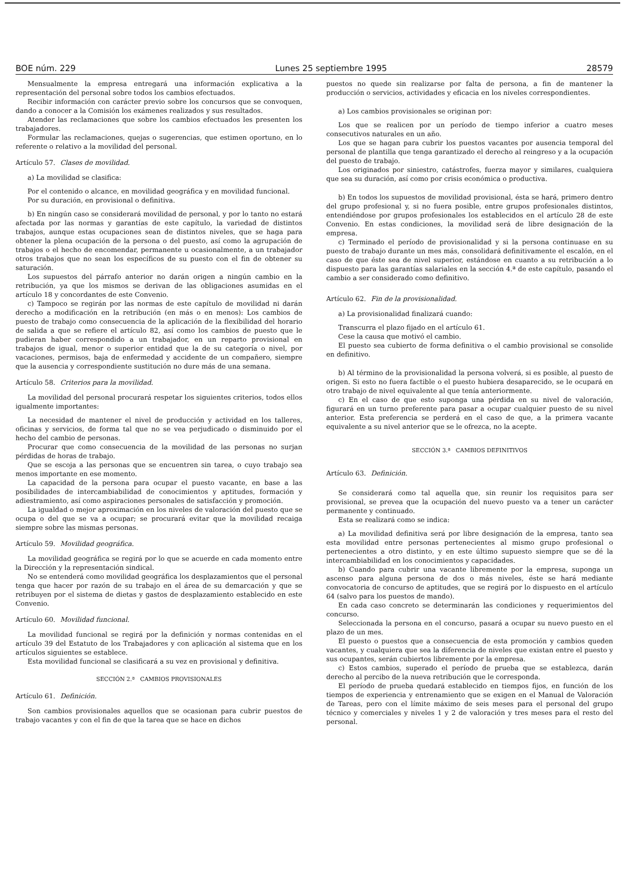BOE núm. 229 Lunes 25 septiembre 1995 28579
Mensualmente la empresa entregará una información explicativa a la representación del personal sobre todos los cambios efectuados.
Recibir información con carácter previo sobre los concursos que se convoquen, dando a conocer a la Comisión los exámenes realizados y sus resultados.
Atender las reclamaciones que sobre los cambios efectuados les presenten los trabajadores.
Formular las reclamaciones, quejas o sugerencias, que estimen oportuno, en lo referente o relativo a la movilidad del personal.
Artículo 57. Clases de movilidad.
a) La movilidad se clasifica:
Por el contenido o alcance, en movilidad geográfica y en movilidad funcional.
Por su duración, en provisional o definitiva.
b) En ningún caso se considerará movilidad de personal, y por lo tanto no estará afectada por las normas y garantías de este capítulo, la variedad de distintos trabajos, aunque estas ocupaciones sean de distintos niveles, que se haga para obtener la plena ocupación de la persona o del puesto, así como la agrupación de trabajos o el hecho de encomendar, permanente u ocasionalmente, a un trabajador otros trabajos que no sean los específicos de su puesto con el fin de obtener su saturación.
Los supuestos del párrafo anterior no darán origen a ningún cambio en la retribución, ya que los mismos se derivan de las obligaciones asumidas en el artículo 18 y concordantes de este Convenio.
c) Tampoco se regirán por las normas de este capítulo de movilidad ni darán derecho a modificación en la retribución (en más o en menos): Los cambios de puesto de trabajo como consecuencia de la aplicación de la flexibilidad del horario de salida a que se refiere el artículo 82, así como los cambios de puesto que le pudieran haber correspondido a un trabajador, en un reparto provisional en trabajos de igual, menor o superior entidad que la de su categoría o nivel, por vacaciones, permisos, baja de enfermedad y accidente de un compañero, siempre que la ausencia y correspondiente sustitución no dure más de una semana.
Artículo 58. Criterios para la movilidad.
La movilidad del personal procurará respetar los siguientes criterios, todos ellos igualmente importantes:
La necesidad de mantener el nivel de producción y actividad en los talleres, oficinas y servicios, de forma tal que no se vea perjudicado o disminuido por el hecho del cambio de personas.
Procurar que como consecuencia de la movilidad de las personas no surjan pérdidas de horas de trabajo.
Que se escoja a las personas que se encuentren sin tarea, o cuyo trabajo sea menos importante en ese momento.
La capacidad de la persona para ocupar el puesto vacante, en base a las posibilidades de intercambiabilidad de conocimientos y aptitudes, formación y adiestramiento, así como aspiraciones personales de satisfacción y promoción.
La igualdad o mejor aproximación en los niveles de valoración del puesto que se ocupa o del que se va a ocupar; se procurará evitar que la movilidad recaiga siempre sobre las mismas personas.
Artículo 59. Movilidad geográfica.
La movilidad geográfica se regirá por lo que se acuerde en cada momento entre la Dirección y la representación sindical.
No se entenderá como movilidad geográfica los desplazamientos que el personal tenga que hacer por razón de su trabajo en el área de su demarcación y que se retribuyen por el sistema de dietas y gastos de desplazamiento establecido en este Convenio.
Artículo 60. Movilidad funcional.
La movilidad funcional se regirá por la definición y normas contenidas en el artículo 39 del Estatuto de los Trabajadores y con aplicación al sistema que en los artículos siguientes se establece.
Esta movilidad funcional se clasificará a su vez en provisional y definitiva.
SECCIÓN 2.ª CAMBIOS PROVISIONALES
Artículo 61. Definición.
Son cambios provisionales aquellos que se ocasionan para cubrir puestos de trabajo vacantes y con el fin de que la tarea que se hace en dichos
puestos no quede sin realizarse por falta de persona, a fin de mantener la producción o servicios, actividades y eficacia en los niveles correspondientes.
a) Los cambios provisionales se originan por:
Los que se realicen por un período de tiempo inferior a cuatro meses consecutivos naturales en un año.
Los que se hagan para cubrir los puestos vacantes por ausencia temporal del personal de plantilla que tenga garantizado el derecho al reingreso y a la ocupación del puesto de trabajo.
Los originados por siniestro, catástrofes, fuerza mayor y similares, cualquiera que sea su duración, así como por crisis económica o productiva.
b) En todos los supuestos de movilidad provisional, ésta se hará, primero dentro del grupo profesional y, si no fuera posible, entre grupos profesionales distintos, entendiéndose por grupos profesionales los establecidos en el artículo 28 de este Convenio. En estas condiciones, la movilidad será de libre designación de la empresa.
c) Terminado el período de provisionalidad y si la persona continuase en su puesto de trabajo durante un mes más, consolidará definitivamente el escalón, en el caso de que éste sea de nivel superior, estándose en cuanto a su retribución a lo dispuesto para las garantías salariales en la sección 4.ª de este capítulo, pasando el cambio a ser considerado como definitivo.
Artículo 62. Fin de la provisionalidad.
a) La provisionalidad finalizará cuando:
Transcurra el plazo fijado en el artículo 61.
Cese la causa que motivó el cambio.
El puesto sea cubierto de forma definitiva o el cambio provisional se consolide en definitivo.
b) Al término de la provisionalidad la persona volverá, si es posible, al puesto de origen. Si esto no fuera factible o el puesto hubiera desaparecido, se le ocupará en otro trabajo de nivel equivalente al que tenía anteriormente.
c) En el caso de que esto suponga una pérdida en su nivel de valoración, figurará en un turno preferente para pasar a ocupar cualquier puesto de su nivel anterior. Esta preferencia se perderá en el caso de que, a la primera vacante equivalente a su nivel anterior que se le ofrezca, no la acepte.
SECCIÓN 3.ª CAMBIOS DEFINITIVOS
Artículo 63. Definición.
Se considerará como tal aquella que, sin reunir los requisitos para ser provisional, se prevea que la ocupación del nuevo puesto va a tener un carácter permanente y continuado.
Esta se realizará como se indica:
a) La movilidad definitiva será por libre designación de la empresa, tanto sea esta movilidad entre personas pertenecientes al mismo grupo profesional o pertenecientes a otro distinto, y en este último supuesto siempre que se dé la intercambiabilidad en los conocimientos y capacidades.
b) Cuando para cubrir una vacante libremente por la empresa, suponga un ascenso para alguna persona de dos o más niveles, éste se hará mediante convocatoria de concurso de aptitudes, que se regirá por lo dispuesto en el artículo 64 (salvo para los puestos de mando).
En cada caso concreto se determinarán las condiciones y requerimientos del concurso.
Seleccionada la persona en el concurso, pasará a ocupar su nuevo puesto en el plazo de un mes.
El puesto o puestos que a consecuencia de esta promoción y cambios queden vacantes, y cualquiera que sea la diferencia de niveles que existan entre el puesto y sus ocupantes, serán cubiertos libremente por la empresa.
c) Estos cambios, superado el período de prueba que se establezca, darán derecho al percibo de la nueva retribución que le corresponda.
El período de prueba quedará establecido en tiempos fijos, en función de los tiempos de experiencia y entrenamiento que se exigen en el Manual de Valoración de Tareas, pero con el límite máximo de seis meses para el personal del grupo técnico y comerciales y niveles 1 y 2 de valoración y tres meses para el resto del personal.